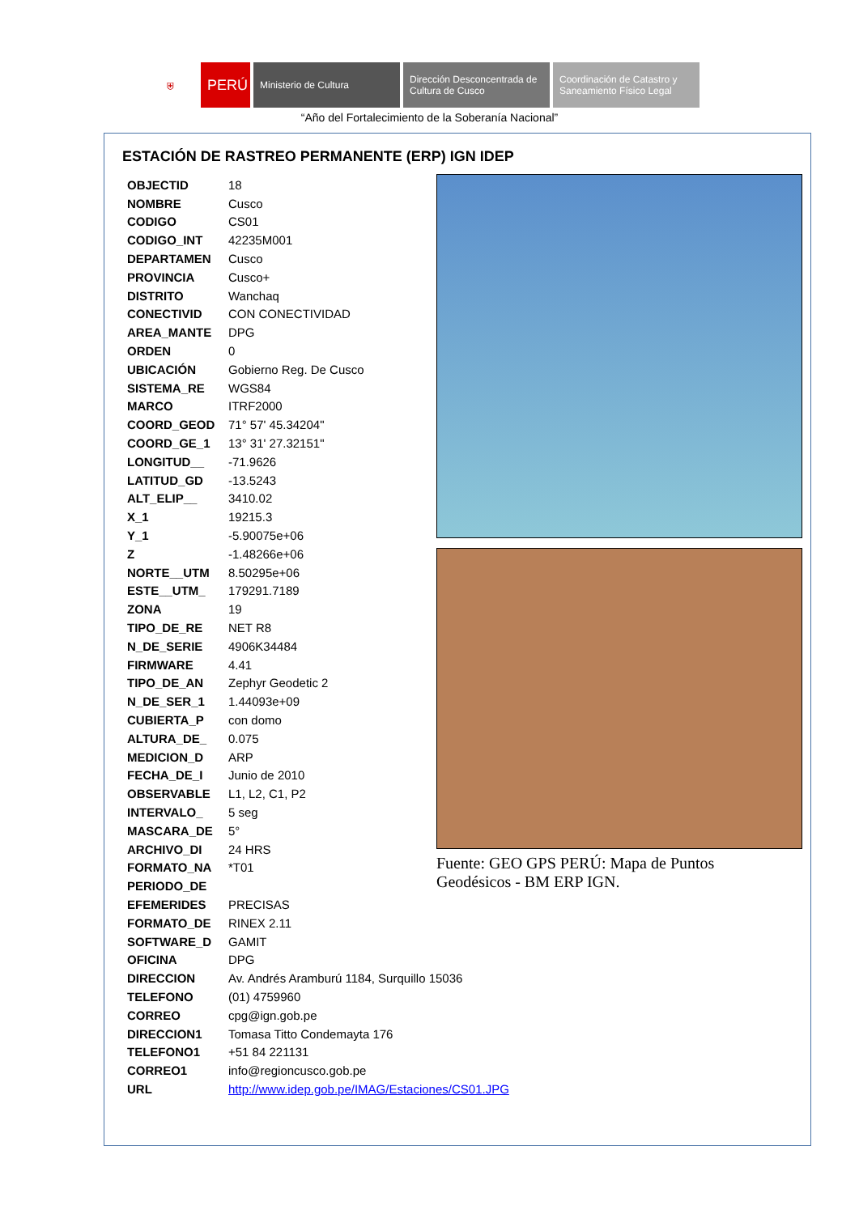⛨
PERÚ
Ministerio de Cultura Dirección Desconcentrada de Cultura de Cusco
Coordinación de Catastro y Saneamiento Físico Legal
“Año del Fortalecimiento de la Soberanía Nacional”
ESTACIÓN DE RASTREO PERMANENTE (ERP) IGN IDEP
| OBJECTID | 18 |
| NOMBRE | Cusco |
| CODIGO | CS01 |
| CODIGO_INT | 42235M001 |
| DEPARTAMEN | Cusco |
| PROVINCIA | Cusco+ |
| DISTRITO | Wanchaq |
| CONECTIVID | CON CONECTIVIDAD |
| AREA_MANTE | DPG |
| ORDEN | 0 |
| UBICACIÓN | Gobierno Reg. De Cusco |
| SISTEMA_RE | WGS84 |
| MARCO | ITRF2000 |
| COORD_GEOD | 71° 57' 45.34204" |
| COORD_GE_1 | 13° 31' 27.32151" |
| LONGITUD__ | -71.9626 |
| LATITUD_GD | -13.5243 |
| ALT_ELIP__ | 3410.02 |
| X_1 | 19215.3 |
| Y_1 | -5.90075e+06 |
| Z | -1.48266e+06 |
| NORTE__UTM | 8.50295e+06 |
| ESTE__UTM_ | 179291.7189 |
| ZONA | 19 |
| TIPO_DE_RE | NET R8 |
| N_DE_SERIE | 4906K34484 |
| FIRMWARE | 4.41 |
| TIPO_DE_AN | Zephyr Geodetic 2 |
| N_DE_SER_1 | 1.44093e+09 |
| CUBIERTA_P | con domo |
| ALTURA_DE_ | 0.075 |
| MEDICION_D | ARP |
| FECHA_DE_I | Junio de 2010 |
| OBSERVABLE | L1, L2, C1, P2 |
| INTERVALO_ | 5 seg |
| MASCARA_DE | 5° |
| ARCHIVO_DI | 24 HRS |
| FORMATO_NA | *T01 |
| PERIODO_DE | |
| EFEMERIDES | PRECISAS |
| FORMATO_DE | RINEX 2.11 |
| SOFTWARE_D | GAMIT |
| OFICINA | DPG |
| DIRECCION | Av. Andrés Aramburú 1184, Surquillo 15036 |
| TELEFONO | (01) 4759960 |
| CORREO | cpg@ign.gob.pe |
| DIRECCION1 | Tomasa Titto Condemayta 176 |
| TELEFONO1 | +51 84 221131 |
| CORREO1 | info@regioncusco.gob.pe |
| URL | http://www.idep.gob.pe/IMAG/Estaciones/CS01.JPG |
Fuente: GEO GPS PERÚ: Mapa de Puntos Geodésicos - BM ERP IGN.